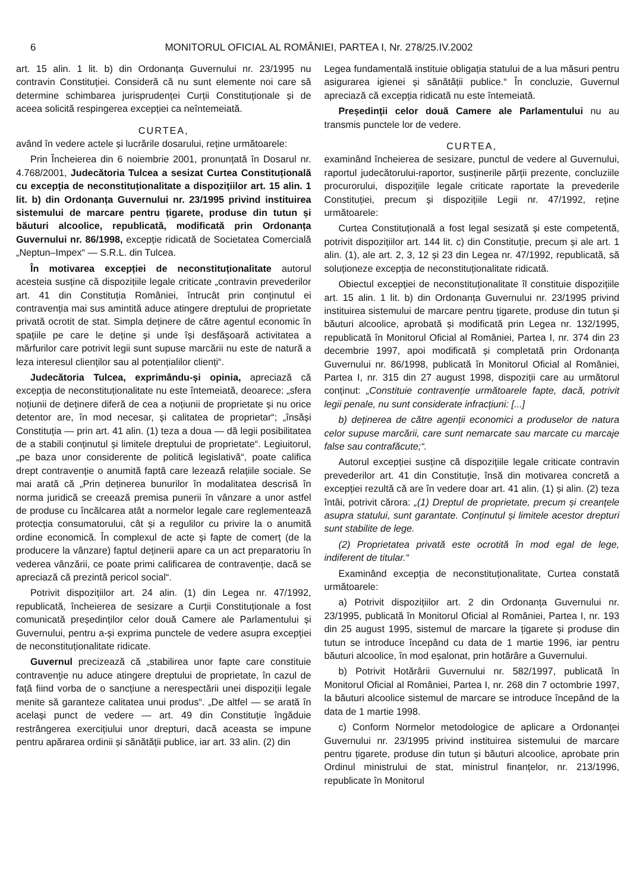6 MONITORUL OFICIAL AL ROMÂNIEI, PARTEA I, Nr. 278/25.IV.2002
art. 15 alin. 1 lit. b) din Ordonanța Guvernului nr. 23/1995 nu contravin Constituției. Consideră că nu sunt elemente noi care să determine schimbarea jurisprudenței Curții Constituționale și de aceea solicită respingerea excepției ca neîntemeiată.
CURTEA,
având în vedere actele și lucrările dosarului, reține următoarele:
Prin Încheierea din 6 noiembrie 2001, pronunțată în Dosarul nr. 4.768/2001, Judecătoria Tulcea a sesizat Curtea Constituțională cu excepția de neconstituționalitate a dispozițiilor art. 15 alin. 1 lit. b) din Ordonanța Guvernului nr. 23/1995 privind instituirea sistemului de marcare pentru țigarete, produse din tutun și băuturi alcoolice, republicată, modificată prin Ordonanța Guvernului nr. 86/1998, excepție ridicată de Societatea Comercială „Neptun–Impex“ — S.R.L. din Tulcea.
În motivarea excepției de neconstituționalitate autorul acesteia susține că dispozițiile legale criticate „contravin prevederilor art. 41 din Constituția României, întrucât prin conținutul ei contravenția mai sus amintită aduce atingere dreptului de proprietate privată ocrotit de stat. Simpla deținere de către agentul economic în spațiile pe care le deține și unde își desfășoară activitatea a mărfurilor care potrivit legii sunt supuse marcării nu este de natură a leza interesul clienților sau al potențialilor clienți“.
Judecătoria Tulcea, exprimându-și opinia, apreciază că excepția de neconstituționalitate nu este întemeiată, deoarece: „sfera noțiunii de deținere diferă de cea a noțiunii de proprietate și nu orice detentor are, în mod necesar, și calitatea de proprietar“; „însăși Constituția — prin art. 41 alin. (1) teza a doua — dă legii posibilitatea de a stabili conținutul și limitele dreptului de proprietate“. Legiuitorul, „pe baza unor considerente de politică legislativă“, poate califica drept contravenție o anumită faptă care lezează relațiile sociale. Se mai arată că „Prin deținerea bunurilor în modalitatea descrisă în norma juridică se creează premisa punerii în vânzare a unor astfel de produse cu încălcarea atât a normelor legale care reglementează protecția consumatorului, cât și a regulilor cu privire la o anumită ordine economică. În complexul de acte și fapte de comerț (de la producere la vânzare) faptul deținerii apare ca un act preparatoriu în vederea vânzării, ce poate primi calificarea de contravenție, dacă se apreciază că prezintă pericol social“.
Potrivit dispozițiilor art. 24 alin. (1) din Legea nr. 47/1992, republicată, încheierea de sesizare a Curții Constituționale a fost comunicată președinților celor două Camere ale Parlamentului și Guvernului, pentru a-și exprima punctele de vedere asupra excepției de neconstituționalitate ridicate.
Guvernul precizează că „stabilirea unor fapte care constituie contravenție nu aduce atingere dreptului de proprietate, în cazul de față fiind vorba de o sancțiune a nerespectării unei dispoziții legale menite să garanteze calitatea unui produs“. „De altfel — se arată în același punct de vedere — art. 49 din Constituție îngăduie restrângerea exercițiului unor drepturi, dacă aceasta se impune pentru apărarea ordinii și sănătății publice, iar art. 33 alin. (2) din
Legea fundamentală instituie obligația statului de a lua măsuri pentru asigurarea igienei și sănătății publice.“ În concluzie, Guvernul apreciază că excepția ridicată nu este întemeiată.
Președinții celor două Camere ale Parlamentului nu au transmis punctele lor de vedere.
CURTEA,
examinând încheierea de sesizare, punctul de vedere al Guvernului, raportul judecătorului-raportor, susținerile părții prezente, concluziile procurorului, dispozițiile legale criticate raportate la prevederile Constituției, precum și dispozițiile Legii nr. 47/1992, reține următoarele:
Curtea Constituțională a fost legal sesizată și este competentă, potrivit dispozițiilor art. 144 lit. c) din Constituție, precum și ale art. 1 alin. (1), ale art. 2, 3, 12 și 23 din Legea nr. 47/1992, republicată, să soluționeze excepția de neconstituționalitate ridicată.
Obiectul excepției de neconstituționalitate îl constituie dispozițiile art. 15 alin. 1 lit. b) din Ordonanța Guvernului nr. 23/1995 privind instituirea sistemului de marcare pentru țigarete, produse din tutun și băuturi alcoolice, aprobată și modificată prin Legea nr. 132/1995, republicată în Monitorul Oficial al României, Partea I, nr. 374 din 23 decembrie 1997, apoi modificată și completată prin Ordonanța Guvernului nr. 86/1998, publicată în Monitorul Oficial al României, Partea I, nr. 315 din 27 august 1998, dispoziții care au următorul conținut: „Constituie contravenție următoarele fapte, dacă, potrivit legii penale, nu sunt considerate infracțiuni: [...]
b) deținerea de către agenții economici a produselor de natura celor supuse marcării, care sunt nemarcate sau marcate cu marcaje false sau contrafăcute;“.
Autorul excepției susține că dispozițiile legale criticate contravin prevederilor art. 41 din Constituție, însă din motivarea concretă a excepției rezultă că are în vedere doar art. 41 alin. (1) și alin. (2) teza întâi, potrivit cărora: „(1) Dreptul de proprietate, precum și creanțele asupra statului, sunt garantate. Conținutul și limitele acestor drepturi sunt stabilite de lege.
(2) Proprietatea privată este ocrotită în mod egal de lege, indiferent de titular.“
Examinând excepția de neconstituționalitate, Curtea constată următoarele:
a) Potrivit dispozițiilor art. 2 din Ordonanța Guvernului nr. 23/1995, publicată în Monitorul Oficial al României, Partea I, nr. 193 din 25 august 1995, sistemul de marcare la țigarete și produse din tutun se introduce începând cu data de 1 martie 1996, iar pentru băuturi alcoolice, în mod eșalonat, prin hotărâre a Guvernului.
b) Potrivit Hotărârii Guvernului nr. 582/1997, publicată în Monitorul Oficial al României, Partea I, nr. 268 din 7 octombrie 1997, la băuturi alcoolice sistemul de marcare se introduce începând de la data de 1 martie 1998.
c) Conform Normelor metodologice de aplicare a Ordonanței Guvernului nr. 23/1995 privind instituirea sistemului de marcare pentru țigarete, produse din tutun și băuturi alcoolice, aprobate prin Ordinul ministrului de stat, ministrul finanțelor, nr. 213/1996, republicate în Monitorul